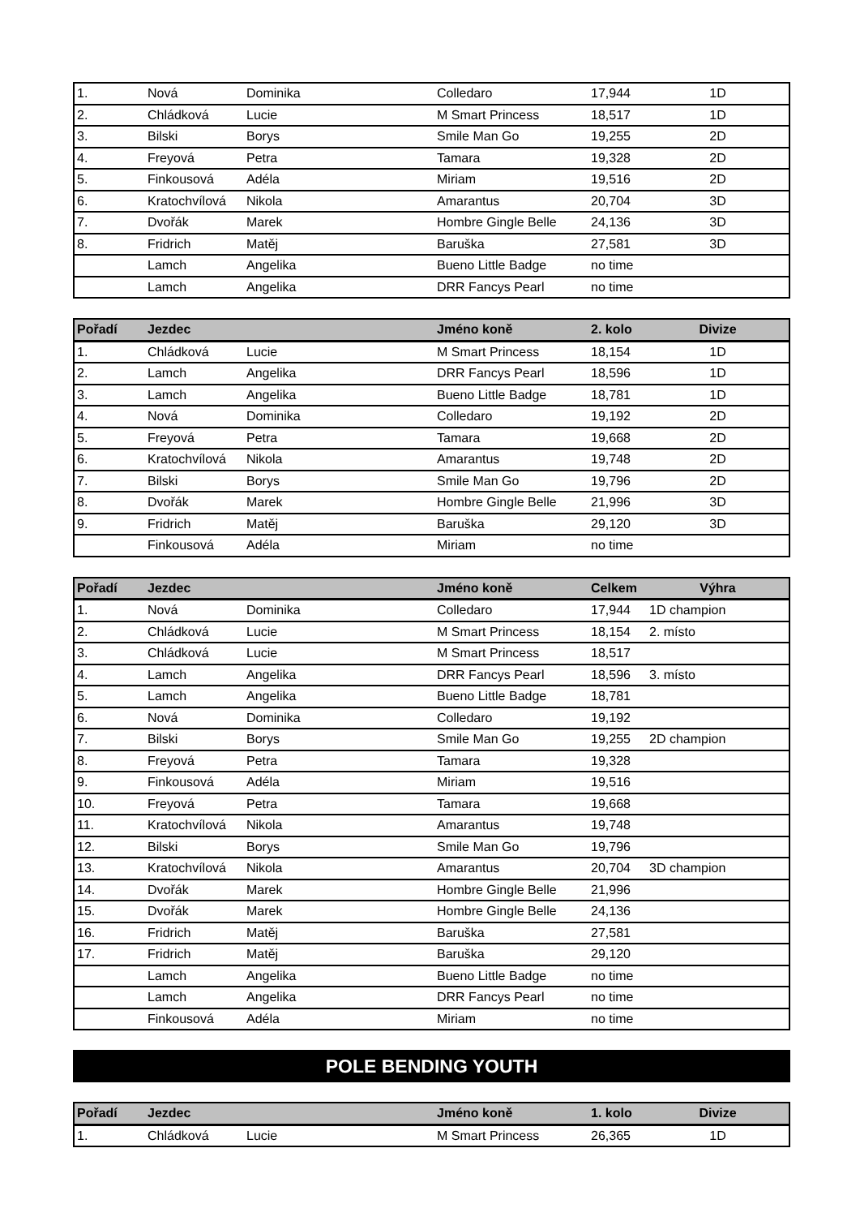| 1. | Nová | Dominika | Colledaro | 17,944 | 1D |
| 2. | Chládková | Lucie | M Smart Princess | 18,517 | 1D |
| 3. | Bilski | Borys | Smile Man Go | 19,255 | 2D |
| 4. | Freyová | Petra | Tamara | 19,328 | 2D |
| 5. | Finkousová | Adéla | Miriam | 19,516 | 2D |
| 6. | Kratochvílová | Nikola | Amarantus | 20,704 | 3D |
| 7. | Dvořák | Marek | Hombre Gingle Belle | 24,136 | 3D |
| 8. | Fridrich | Matěj | Baruška | 27,581 | 3D |
| | Lamch | Angelika | Bueno Little Badge | no time | |
| | Lamch | Angelika | DRR Fancys Pearl | no time | |
| Pořadí | Jezdec | | Jméno koně | 2. kolo | Divize |
| --- | --- | --- | --- | --- | --- |
| 1. | Chládková | Lucie | M Smart Princess | 18,154 | 1D |
| 2. | Lamch | Angelika | DRR Fancys Pearl | 18,596 | 1D |
| 3. | Lamch | Angelika | Bueno Little Badge | 18,781 | 1D |
| 4. | Nová | Dominika | Colledaro | 19,192 | 2D |
| 5. | Freyová | Petra | Tamara | 19,668 | 2D |
| 6. | Kratochvílová | Nikola | Amarantus | 19,748 | 2D |
| 7. | Bilski | Borys | Smile Man Go | 19,796 | 2D |
| 8. | Dvořák | Marek | Hombre Gingle Belle | 21,996 | 3D |
| 9. | Fridrich | Matěj | Baruška | 29,120 | 3D |
| | Finkousová | Adéla | Miriam | no time | |
| Pořadí | Jezdec | | Jméno koně | Celkem | Výhra |
| --- | --- | --- | --- | --- | --- |
| 1. | Nová | Dominika | Colledaro | 17,944 | 1D champion |
| 2. | Chládková | Lucie | M Smart Princess | 18,154 | 2. místo |
| 3. | Chládková | Lucie | M Smart Princess | 18,517 | |
| 4. | Lamch | Angelika | DRR Fancys Pearl | 18,596 | 3. místo |
| 5. | Lamch | Angelika | Bueno Little Badge | 18,781 | |
| 6. | Nová | Dominika | Colledaro | 19,192 | |
| 7. | Bilski | Borys | Smile Man Go | 19,255 | 2D champion |
| 8. | Freyová | Petra | Tamara | 19,328 | |
| 9. | Finkousová | Adéla | Miriam | 19,516 | |
| 10. | Freyová | Petra | Tamara | 19,668 | |
| 11. | Kratochvílová | Nikola | Amarantus | 19,748 | |
| 12. | Bilski | Borys | Smile Man Go | 19,796 | |
| 13. | Kratochvílová | Nikola | Amarantus | 20,704 | 3D champion |
| 14. | Dvořák | Marek | Hombre Gingle Belle | 21,996 | |
| 15. | Dvořák | Marek | Hombre Gingle Belle | 24,136 | |
| 16. | Fridrich | Matěj | Baruška | 27,581 | |
| 17. | Fridrich | Matěj | Baruška | 29,120 | |
| | Lamch | Angelika | Bueno Little Badge | no time | |
| | Lamch | Angelika | DRR Fancys Pearl | no time | |
| | Finkousová | Adéla | Miriam | no time | |
POLE BENDING YOUTH
| Pořadí | Jezdec | | Jméno koně | 1. kolo | Divize |
| --- | --- | --- | --- | --- | --- |
| 1. | Chládková | Lucie | M Smart Princess | 26,365 | 1D |